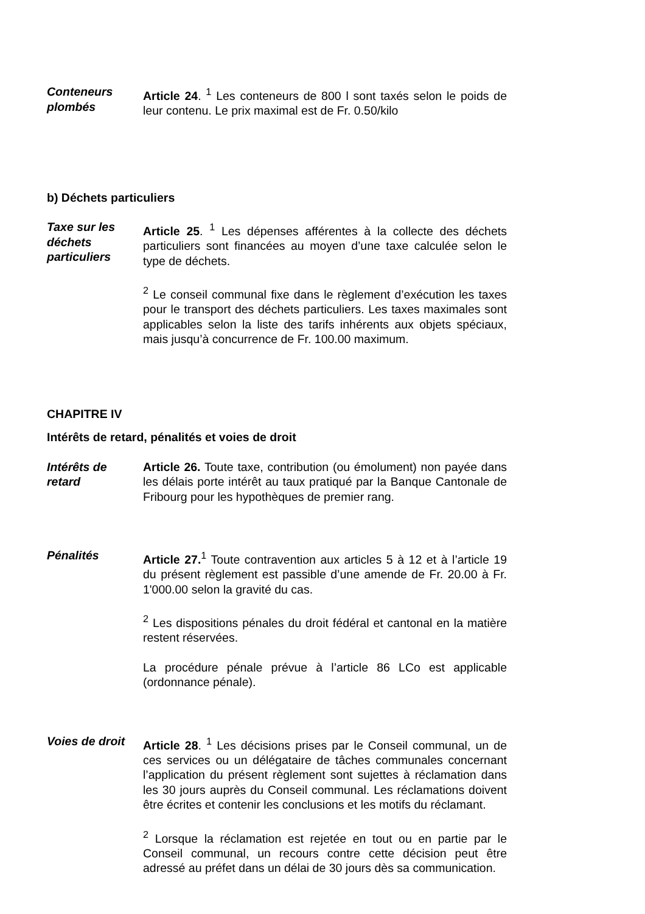Conteneurs plombés
Article 24. <sup>1</sup> Les conteneurs de 800 l sont taxés selon le poids de leur contenu. Le prix maximal est de Fr. 0.50/kilo
b) Déchets particuliers
Taxe sur les déchets particuliers
Article 25. <sup>1</sup> Les dépenses afférentes à la collecte des déchets particuliers sont financées au moyen d’une taxe calculée selon le type de déchets.
<sup>2</sup> Le conseil communal fixe dans le règlement d’exécution les taxes pour le transport des déchets particuliers. Les taxes maximales sont applicables selon la liste des tarifs inhérents aux objets spéciaux, mais jusqu’à concurrence de Fr. 100.00 maximum.
CHAPITRE IV
Intérêts de retard, pénalités et voies de droit
Intérêts de retard
Article 26. Toute taxe, contribution (ou émolument) non payée dans les délais porte intérêt au taux pratiqué par la Banque Cantonale de Fribourg pour les hypothèques de premier rang.
Pénalités Article 27.<sup>1</sup> Toute contravention aux articles 5 à 12 et à l’article 19 du présent règlement est passible d’une amende de Fr. 20.00 à Fr. 1'000.00 selon la gravité du cas.
<sup>2</sup> Les dispositions pénales du droit fédéral et cantonal en la matière restent réservées.
La procédure pénale prévue à l’article 86 LCo est applicable (ordonnance pénale).
Voies de droit
Article 28. <sup>1</sup> Les décisions prises par le Conseil communal, un de ces services ou un délégataire de tâches communales concernant l’application du présent règlement sont sujettes à réclamation dans les 30 jours auprès du Conseil communal. Les réclamations doivent être écrites et contenir les conclusions et les motifs du réclamant.
<sup>2</sup> Lorsque la réclamation est rejetée en tout ou en partie par le Conseil communal, un recours contre cette décision peut être adressé au préfet dans un délai de 30 jours dès sa communication.